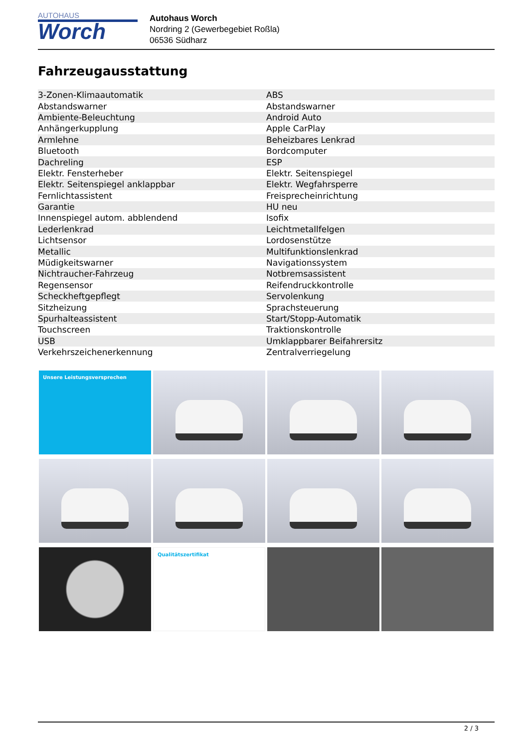AUTOHAUS
Worch
Autohaus Worch
Nordring 2 (Gewerbegebiet Roßla)
06536 Südharz
Fahrzeugausstattung
| 3-Zonen-Klimaautomatik | ABS |
| Abstandswarner | Abstandswarner |
| Ambiente-Beleuchtung | Android Auto |
| Anhängerkupplung | Apple CarPlay |
| Armlehne | Beheizbares Lenkrad |
| Bluetooth | Bordcomputer |
| Dachreling | ESP |
| Elektr. Fensterheber | Elektr. Seitenspiegel |
| Elektr. Seitenspiegel anklappbar | Elektr. Wegfahrsperre |
| Fernlichtassistent | Freisprecheinrichtung |
| Garantie | HU neu |
| Innenspiegel autom. abblendend | Isofix |
| Lederlenkrad | Leichtmetallfelgen |
| Lichtsensor | Lordosenstütze |
| Metallic | Multifunktionslenkrad |
| Müdigkeitswarner | Navigationssystem |
| Nichtraucher-Fahrzeug | Notbremsassistent |
| Regensensor | Reifendruckkontrolle |
| Scheckheftgepflegt | Servolenkung |
| Sitzheizung | Sprachsteuerung |
| Spurhalteassistent | Start/Stopp-Automatik |
| Touchscreen | Traktionskontrolle |
| USB | Umklappbarer Beifahrersitz |
| Verkehrszeichenerkennung | Zentralverriegelung |
Unsere Leistungsversprechen
Qualitätszertifikat
2 / 3